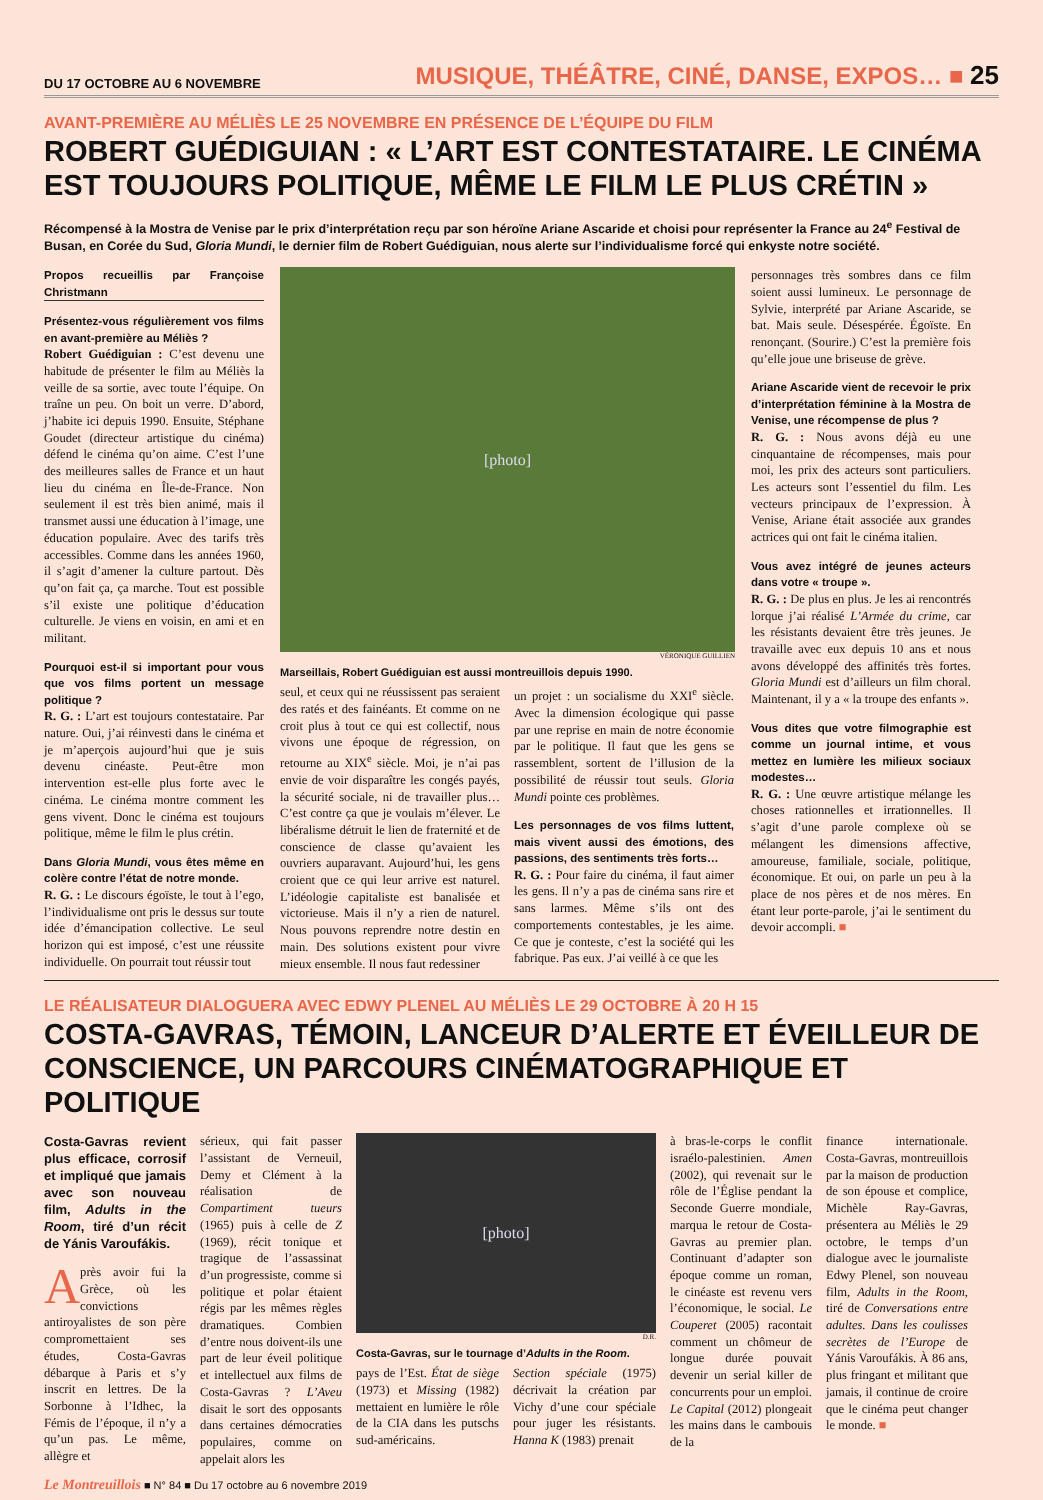DU 17 OCTOBRE AU 6 NOVEMBRE MUSIQUE, THÉÂTRE, CINÉ, DANSE, EXPOS… ■ 25
AVANT-PREMIÈRE AU MÉLIÈS LE 25 NOVEMBRE EN PRÉSENCE DE L’ÉQUIPE DU FILM
ROBERT GUÉDIGUIAN : « L’ART EST CONTESTATAIRE. LE CINÉMA EST TOUJOURS POLITIQUE, MÊME LE FILM LE PLUS CRÉTIN »
Récompensé à la Mostra de Venise par le prix d’interprétation reçu par son héroïne Ariane Ascaride et choisi pour représenter la France au 24<sup>e</sup> Festival de Busan, en Corée du Sud, Gloria Mundi, le dernier film de Robert Guédiguian, nous alerte sur l’individualisme forcé qui enkyste notre société.
Propos recueillis par Françoise Christmann
Présentez-vous régulièrement vos films en avant-première au Méliès ?
Robert Guédiguian : C’est devenu une habitude de présenter le film au Méliès la veille de sa sortie, avec toute l’équipe. On traîne un peu. On boit un verre. D’abord, j’habite ici depuis 1990. Ensuite, Stéphane Goudet (directeur artistique du cinéma) défend le cinéma qu’on aime. C’est l’une des meilleures salles de France et un haut lieu du cinéma en Île-de-France. Non seulement il est très bien animé, mais il transmet aussi une éducation à l’image, une éducation populaire. Avec des tarifs très accessibles. Comme dans les années 1960, il s’agit d’amener la culture partout. Dès qu’on fait ça, ça marche. Tout est possible s’il existe une politique d’éducation culturelle. Je viens en voisin, en ami et en militant.
Pourquoi est-il si important pour vous que vos films portent un message politique ?
R. G. : L’art est toujours contestataire. Par nature. Oui, j’ai réinvesti dans le cinéma et je m’aperçois aujourd’hui que je suis devenu cinéaste. Peut-être mon intervention est-elle plus forte avec le cinéma. Le cinéma montre comment les gens vivent. Donc le cinéma est toujours politique, même le film le plus crétin.
Dans Gloria Mundi, vous êtes même en colère contre l’état de notre monde.
R. G. : Le discours égoïste, le tout à l’ego, l’individualisme ont pris le dessus sur toute idée d’émancipation collective. Le seul horizon qui est imposé, c’est une réussite individuelle. On pourrait tout réussir tout
[photo]
VÉRONIQUE GUILLIEN
Marseillais, Robert Guédiguian est aussi montreuillois depuis 1990.
seul, et ceux qui ne réussissent pas seraient des ratés et des fainéants. Et comme on ne croit plus à tout ce qui est collectif, nous vivons une époque de régression, on retourne au XIX<sup>e</sup> siècle. Moi, je n’ai pas envie de voir disparaître les congés payés, la sécurité sociale, ni de travailler plus… C’est contre ça que je voulais m’élever. Le libéralisme détruit le lien de fraternité et de conscience de classe qu’avaient les ouvriers auparavant. Aujourd’hui, les gens croient que ce qui leur arrive est naturel. L’idéologie capitaliste est banalisée et victorieuse. Mais il n’y a rien de naturel. Nous pouvons reprendre notre destin en main. Des solutions existent pour vivre mieux ensemble. Il nous faut redessiner
un projet : un socialisme du XXI<sup>e</sup> siècle. Avec la dimension écologique qui passe par une reprise en main de notre économie par le politique. Il faut que les gens se rassemblent, sortent de l’illusion de la possibilité de réussir tout seuls. Gloria Mundi pointe ces problèmes.
Les personnages de vos films luttent, mais vivent aussi des émotions, des passions, des sentiments très forts…
R. G. : Pour faire du cinéma, il faut aimer les gens. Il n’y a pas de cinéma sans rire et sans larmes. Même s’ils ont des comportements contestables, je les aime. Ce que je conteste, c’est la société qui les fabrique. Pas eux. J’ai veillé à ce que les
personnages très sombres dans ce film soient aussi lumineux. Le personnage de Sylvie, interprété par Ariane Ascaride, se bat. Mais seule. Désespérée. Égoïste. En renonçant. (Sourire.) C’est la première fois qu’elle joue une briseuse de grève.
Ariane Ascaride vient de recevoir le prix d’interprétation féminine à la Mostra de Venise, une récompense de plus ?
R. G. : Nous avons déjà eu une cinquantaine de récompenses, mais pour moi, les prix des acteurs sont particuliers. Les acteurs sont l’essentiel du film. Les vecteurs principaux de l’expression. À Venise, Ariane était associée aux grandes actrices qui ont fait le cinéma italien.
Vous avez intégré de jeunes acteurs dans votre « troupe ».
R. G. : De plus en plus. Je les ai rencontrés lorque j’ai réalisé L’Armée du crime, car les résistants devaient être très jeunes. Je travaille avec eux depuis 10 ans et nous avons développé des affinités très fortes. Gloria Mundi est d’ailleurs un film choral. Maintenant, il y a « la troupe des enfants ».
Vous dites que votre filmographie est comme un journal intime, et vous mettez en lumière les milieux sociaux modestes…
R. G. : Une œuvre artistique mélange les choses rationnelles et irrationnelles. Il s’agit d’une parole complexe où se mélangent les dimensions affective, amoureuse, familiale, sociale, politique, économique. Et oui, on parle un peu à la place de nos pères et de nos mères. En étant leur porte-parole, j’ai le sentiment du devoir accompli. ■
LE RÉALISATEUR DIALOGUERA AVEC EDWY PLENEL AU MÉLIÈS LE 29 OCTOBRE À 20 H 15
COSTA-GAVRAS, TÉMOIN, LANCEUR D’ALERTE ET ÉVEILLEUR DE CONSCIENCE, UN PARCOURS CINÉMATOGRAPHIQUE ET POLITIQUE
Costa-Gavras revient plus efficace, corrosif et impliqué que jamais avec son nouveau film, Adults in the Room, tiré d’un récit de Yánis Varoufákis.
Après avoir fui la Grèce, où les convictions antiroyalistes de son père compromettaient ses études, Costa-Gavras débarque à Paris et s’y inscrit en lettres. De la Sorbonne à l’Idhec, la Fémis de l’époque, il n’y a qu’un pas. Le même, allègre et
sérieux, qui fait passer l’assistant de Verneuil, Demy et Clément à la réalisation de Compartiment tueurs (1965) puis à celle de Z (1969), récit tonique et tragique de l’assassinat d’un progressiste, comme si politique et polar étaient régis par les mêmes règles dramatiques. Combien d’entre nous doivent-ils une part de leur éveil politique et intellectuel aux films de Costa-Gavras ? L’Aveu disait le sort des opposants dans certaines démocraties populaires, comme on appelait alors les
[photo]
D.R.
Costa-Gavras, sur le tournage d’Adults in the Room.
pays de l’Est. État de siège (1973) et Missing (1982) mettaient en lumière le rôle de la CIA dans les putschs sud-américains.
Section spéciale (1975) décrivait la création par Vichy d’une cour spéciale pour juger les résistants. Hanna K (1983) prenait
à bras-le-corps le conflit israélo-palestinien. Amen (2002), qui revenait sur le rôle de l’Église pendant la Seconde Guerre mondiale, marqua le retour de Costa-Gavras au premier plan. Continuant d’adapter son époque comme un roman, le cinéaste est revenu vers l’économique, le social. Le Couperet (2005) racontait comment un chômeur de longue durée pouvait devenir un serial killer de concurrents pour un emploi. Le Capital (2012) plongeait les mains dans le cambouis de la
finance internationale. Costa-Gavras, montreuillois par la maison de production de son épouse et complice, Michèle Ray-Gavras, présentera au Méliès le 29 octobre, le temps d’un dialogue avec le journaliste Edwy Plenel, son nouveau film, Adults in the Room, tiré de Conversations entre adultes. Dans les coulisses secrètes de l’Europe de Yánis Varoufákis. À 86 ans, plus fringant et militant que jamais, il continue de croire que le cinéma peut changer le monde. ■
Le Montreuillois ■ N° 84 ■ Du 17 octobre au 6 novembre 2019